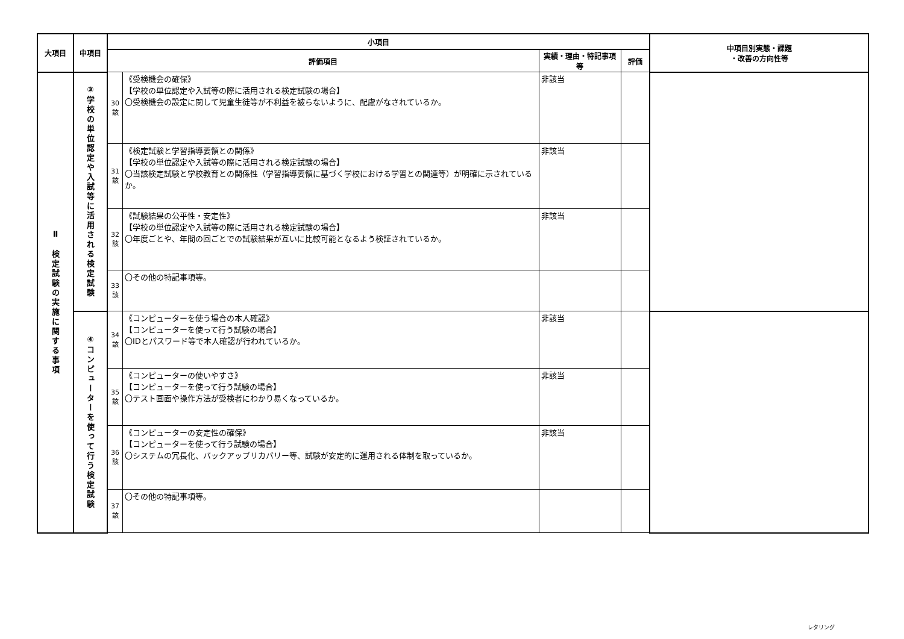| 大項目 | 中項目 | 小項目 | | | | 中項目別実態・課題 ・改善の方向性等 |
| --- | --- | --- | --- | --- | --- | --- |
| | | 評価項目 | | 実績・理由・特記事項等 | 評価 | |
| Ⅱ 検定試験の実施に関する事項 | ③学校の単位認定や入試等に活用される検定試験 | 30 該 | 《受検機会の確保》 【学校の単位認定や入試等の際に活用される検定試験の場合】 〇受検機会の設定に関して児童生徒等が不利益を被らないように、配慮がなされているか。 | 非該当 | | |
| | | 31 該 | 《検定試験と学習指導要領との関係》 【学校の単位認定や入試等の際に活用される検定試験の場合】 〇当該検定試験と学校教育との関係性（学習指導要領に基づく学校における学習との関連等）が明確に示されているか。 | 非該当 | | |
| | | 32 該 | 《試験結果の公平性・安定性》 【学校の単位認定や入試等の際に活用される検定試験の場合】 〇年度ごとや、年間の回ごとでの試験結果が互いに比較可能となるよう検証されているか。 | 非該当 | | |
| | | 33 該 | 〇その他の特記事項等。 | | | |
| | ④コンピューターを使って行う検定試験 | 34 該 | 《コンピューターを使う場合の本人確認》 【コンピューターを使って行う試験の場合】 〇IDとパスワード等で本人確認が行われているか。 | 非該当 | | |
| | | 35 該 | 《コンピューターの使いやすさ》 【コンピューターを使って行う試験の場合】 〇テスト画面や操作方法が受検者にわかり易くなっているか。 | 非該当 | | |
| | | 36 該 | 《コンピューターの安定性の確保》 【コンピューターを使って行う試験の場合】 〇システムの冗長化、バックアップリカバリー等、試験が安定的に運用される体制を取っているか。 | 非該当 | | |
| | | 37 該 | 〇その他の特記事項等。 | | | |
レタリング